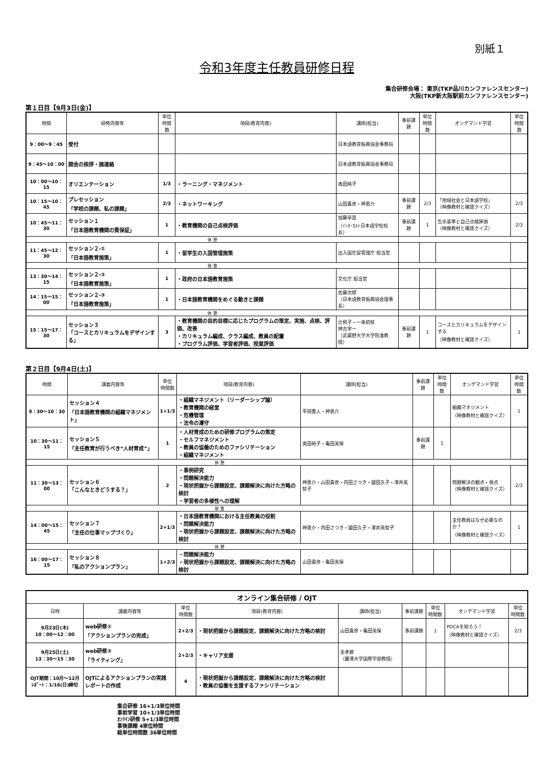別紙１
令和3年度主任教員研修日程
集合研修会場： 東京(TKP品川カンファレンスセンター)
大阪(TKP新大阪駅前カンファレンスセンター)
第１日目【9月3日(金)】
| 時間 | 研修内容等 | 単位 時間数 | 項目(教育内容) | 講師(担当) | 事前課題 | 単位 時間数 | オンデマンド学習 | 単位 時間数 |
| --- | --- | --- | --- | --- | --- | --- | --- | --- |
| 9：00～9：45 | 受付 | | | 日本語教育振興協会事務局 | | | | |
| 9：45～10：00 | 開会の挨拶・諸連絡 | | | 日本語教育振興協会事務局 | | | | |
| 10：00～10：15 | オリエンテーション | 1/3 | ・ラーニング・マネジメント | 奥田純子 | | | | |
| 10：15～10：45 | プレセッション 「学校の課題、私の課題」 | 2/3 | ・ネットワーキング | 山田貴彦・神恵介 | 事前課題 | 2/3 | 「地域社会と日本語学校」 （映像教材と確認クイズ） | 2/3 |
| 10：45～11：30 | セッション１ 「日本語教育機関の質保証」 | 1 | ・教育機関の自己点検評価 | 加藤早苗 （ｲﾝﾀｰｶﾙﾄ日本語学校校長） | 事前課題 | 1 | 告示基準と自己点検評価 （映像教材と確認クイズ） | 2/3 |
| 休 憩 | | | | | | | | |
| 11：45～12：30 | セッション２-① 「日本語教育施策」 | 1 | ・留学生の入国管理施策 | 出入国在留管理庁 担当官 | | | | |
| 昼 食 | | | | | | | | |
| 13：30～14：15 | セッション２-② 「日本語教育施策」 | 1 | ・政府の日本語教育施策 | 文化庁 担当官 | | | | |
| 14：15～15：00 | セッション２-③ 「日本語教育施策」 | 1 | ・日本語教育機関をめぐる動きと課題 | 佐藤次郎 （日本語教育振興協会理事長） | | | | |
| 休 憩 | | | | | | | | |
| 15：15～17：30 | セッション３ 「コースとカリキュラムをデザインする」 | 3 | ・教育機関の目的目標に応じたプログラムの策定、実施、点検、評価、改善 ・カリキュラム編成、クラス編成、教員の配置 ・プログラム評価、学習者評価、授業評価 | 辻和子・一条初枝 神吉宇一 （武蔵野大学大学院准教授） | 事前課題 | 1 | コースとカリキュラムをデザインする （映像教材と確認クイズ） | 1 |
第２日目【9月4日(土)】
| 時間 | 講義内容等 | 単位 時間数 | 項目(教育内容) | 講師(担当) | 事前課題 | 単位 時間数 | オンデマンド学習 | 単位 時間数 |
| --- | --- | --- | --- | --- | --- | --- | --- | --- |
| 9：30～10：30 | セッション４ 「日本語教育機関の組織マネジメント」 | 1+1/3 | ・組織マネジメント（リーダーシップ論） ・教育機関の経営 ・危機管理 ・法令の遵守 | 平岡憲人・神恵介 | | | 組織マネジメント （映像教材と確認クイズ） | 1 |
| 10：30～11：15 | セッション５ 「主任教育が行うべき“人材育成”」 | 1 | ・人材育成のための研修プログラムの策定 ・セルフマネジメント ・教員の協働のためのファシリテーション ・組織マネジメント | 奥田純子・亀田美保 | 事前課題 | 1 | | |
| 休 憩 | | | | | | | | |
| 11：30～13：00 | セッション６ 「こんなときどうする？」 | 2 | ・事例研究 ・問題解決能力 ・現状把握から課題設定、課題解決に向けた方略の検討 ・学習者の多様性への理解 | 神恵介・山田貴彦・内田さつき・國田久子・澤井美智子 | | | 問題解決の観点・視点 （映像教材と確認クイズ） | 2/3 |
| 昼 食 | | | | | | | | |
| 14：00～15：45 | セッション７ 「主任の仕事マップづくり」 | 2+1/3 | ・日本語教育機関における主任教員の役割 ・問題解決能力 ・現状把握から課題設定、課題解決に向けた方略の検討 | 神恵介・内田さつき・國田久子・澤井美智子 | | | 主任教員はなぜ必要なのか？ （映像教材と確認クイズ） | 1 |
| 休 憩 | | | | | | | | |
| 16：00～17：15 | セッション８ 「私のアクションプラン」 | 1+2/3 | ・問題解決能力 ・現状把握から課題設定、課題解決に向けた方略の検討 | 山田貴彦・亀田美保 | | | | |
| オンライン集合研修 / OJT | | | | | | | | |
| 日時 | 講義内容等 | 単位 時間数 | 項目(教育内容) | 講師(担当) | 事前課題 | 単位 時間数 | オンデマンド学習 | 単位 時間数 |
| 9月23日(木) 10：00～12：00 | web研修① 「アクションプランの完成」 | 2+2/3 | ・現状把握から課題設定、課題解決に向けた方略の検討 | 山田貴彦・亀田美保 | 事前課題 | 1 | PDCAを知ろう！ （映像教材と確認クイズ） | 2/3 |
| 9月25日(土) 13：30～15：30 | web研修② 「ライティング」 | 2+2/3 | ・キャリア支援 | 金孝卿 （麗澤大学国際学部教授） | | | | |
| OJT期間：10月～12月 ﾚﾎﾟｰﾄ：1/16(日)締切 | OJTによるアクションプランの実践 レポートの作成 | 4 | ・現状把握から課題設定、課題解決に向けた方略の検討 ・教員の協働を支援するファシリテーション | | | | | |
集合研修 16+1/3単位時間
事前学習 10+1/3単位時間
ｵﾝﾗｲﾝ研修 5+1/3単位時間
事後課題 4単位時間
総単位時間数 36単位時間